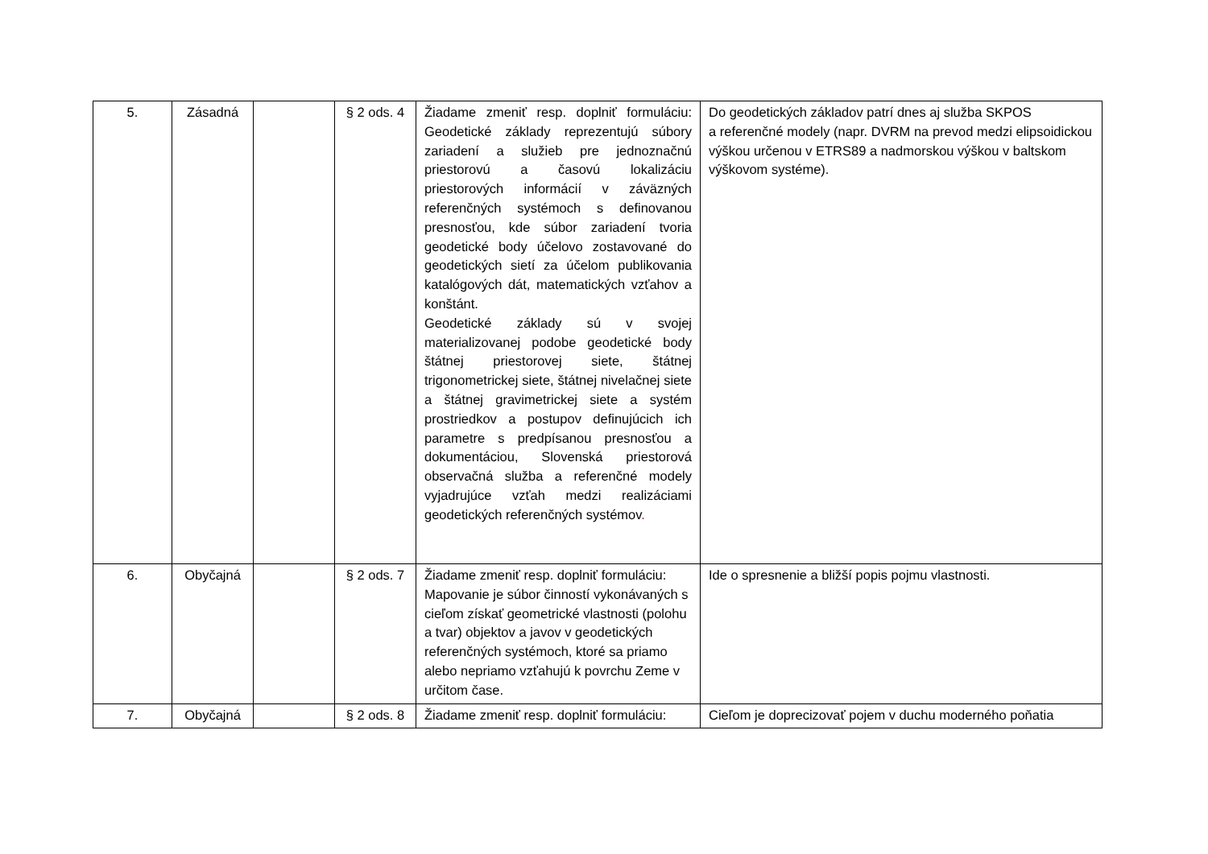| 5. | Zásadná | | § 2 ods. 4 | Žiadame zmeniť resp. doplniť formuláciu: Geodetické základy reprezentujú súbory zariadení a služieb pre jednoznačnú priestorovú a časovú lokalizáciu priestorových informácií v záväzných referenčných systémoch s definovanou presnosťou, kde súbor zariadení tvoria geodetické body účelovo zostavované do geodetických sietí za účelom publikovania katalógových dát, matematických vzťahov a konštánt. Geodetické základy sú v svojej materializovanej podobe geodetické body štátnej priestorovej siete, štátnej trigonometrickej siete, štátnej nivelačnej siete a štátnej gravimetrickej siete a systém prostriedkov a postupov definujúcich ich parametre s predpísanou presnosťou a dokumentáciou, Slovenská priestorová observačná služba a referenčné modely vyjadrujúce vzťah medzi realizáciami geodetických referenčných systémov . | Do geodetických základov patrí dnes aj služba SKPOS a referenčné modely (napr. DVRM na prevod medzi elipsoidickou výškou určenou v ETRS89 a nadmorskou výškou v baltskom výškovom systéme). |
| 6. | Obyčajná | | § 2 ods. 7 | Žiadame zmeniť resp. doplniť formuláciu: Mapovanie je súbor činností vykonávaných s cieľom získať geometrické vlastnosti (polohu a tvar) objektov a javov v geodetických referenčných systémoch, ktoré sa priamo alebo nepriamo vzťahujú k povrchu Zeme v určitom čase. | Ide o spresnenie a bližší popis pojmu vlastnosti. |
| 7. | Obyčajná | | § 2 ods. 8 | Žiadame zmeniť resp. doplniť formuláciu: | Cieľom je doprecizovať pojem v duchu moderného poňatia |